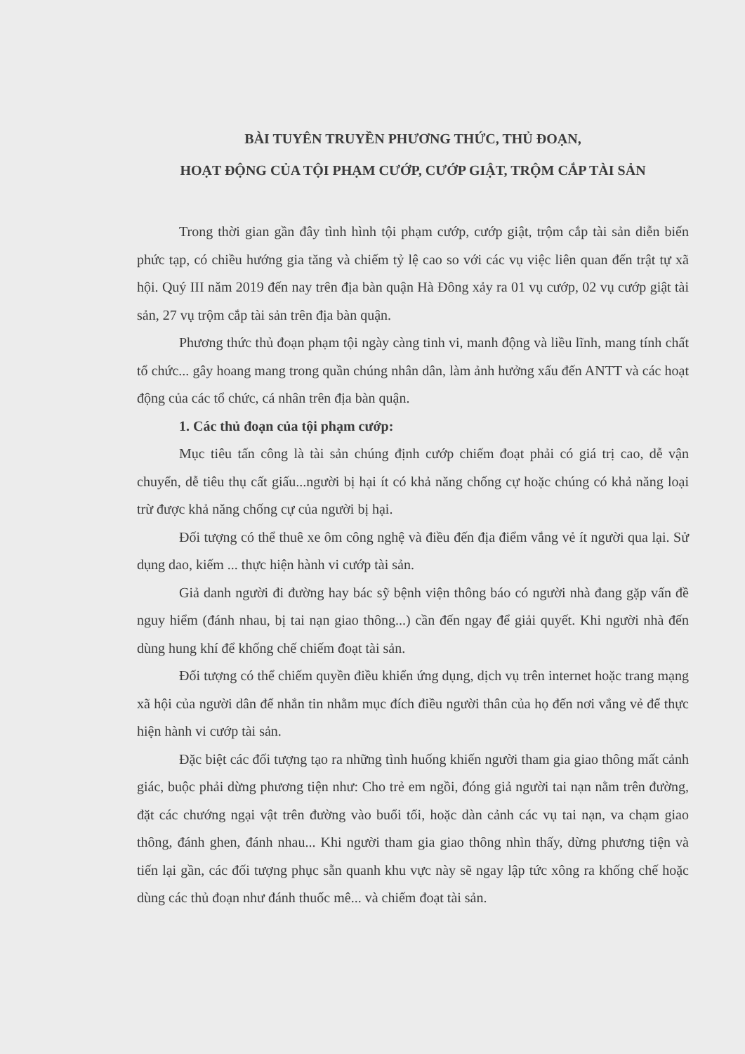BÀI TUYÊN TRUYỀN PHƯƠNG THỨC, THỦ ĐOẠN,
HOẠT ĐỘNG CỦA TỘI PHẠM CƯỚP, CƯỚP GIẬT, TRỘM CẮP TÀI SẢN
Trong thời gian gần đây tình hình tội phạm cướp, cướp giật, trộm cắp tài sản diễn biến phức tạp, có chiều hướng gia tăng và chiếm tỷ lệ cao so với các vụ việc liên quan đến trật tự xã hội. Quý III năm 2019 đến nay trên địa bàn quận Hà Đông xảy ra 01 vụ cướp, 02 vụ cướp giật tài sản, 27 vụ trộm cắp tài sản trên địa bàn quận.
Phương thức thủ đoạn phạm tội ngày càng tinh vi, manh động và liều lĩnh, mang tính chất tổ chức... gây hoang mang trong quần chúng nhân dân, làm ảnh hưởng xấu đến ANTT và các hoạt động của các tổ chức, cá nhân trên địa bàn quận.
1. Các thủ đoạn của tội phạm cướp:
Mục tiêu tấn công là tài sản chúng định cướp chiếm đoạt phải có giá trị cao, dễ vận chuyển, dễ tiêu thụ cất giấu...người bị hại ít có khả năng chống cự hoặc chúng có khả năng loại trừ được khả năng chống cự của người bị hại.
Đối tượng có thể thuê xe ôm công nghệ và điều đến địa điểm vắng vẻ ít người qua lại. Sử dụng dao, kiếm ... thực hiện hành vi cướp tài sản.
Giả danh người đi đường hay bác sỹ bệnh viện thông báo có người nhà đang gặp vấn đề nguy hiểm (đánh nhau, bị tai nạn giao thông...) cần đến ngay để giải quyết. Khi người nhà đến dùng hung khí để khống chế chiếm đoạt tài sản.
Đối tượng có thể chiếm quyền điều khiển ứng dụng, dịch vụ trên internet hoặc trang mạng xã hội của người dân để nhắn tin nhằm mục đích điều người thân của họ đến nơi vắng vẻ để thực hiện hành vi cướp tài sản.
Đặc biệt các đối tượng tạo ra những tình huống khiến người tham gia giao thông mất cảnh giác, buộc phải dừng phương tiện như: Cho trẻ em ngồi, đóng giả người tai nạn nằm trên đường, đặt các chướng ngại vật trên đường vào buổi tối, hoặc dàn cảnh các vụ tai nạn, va chạm giao thông, đánh ghen, đánh nhau... Khi người tham gia giao thông nhìn thấy, dừng phương tiện và tiến lại gần, các đối tượng phục sẵn quanh khu vực này sẽ ngay lập tức xông ra khống chế hoặc dùng các thủ đoạn như đánh thuốc mê... và chiếm đoạt tài sản.